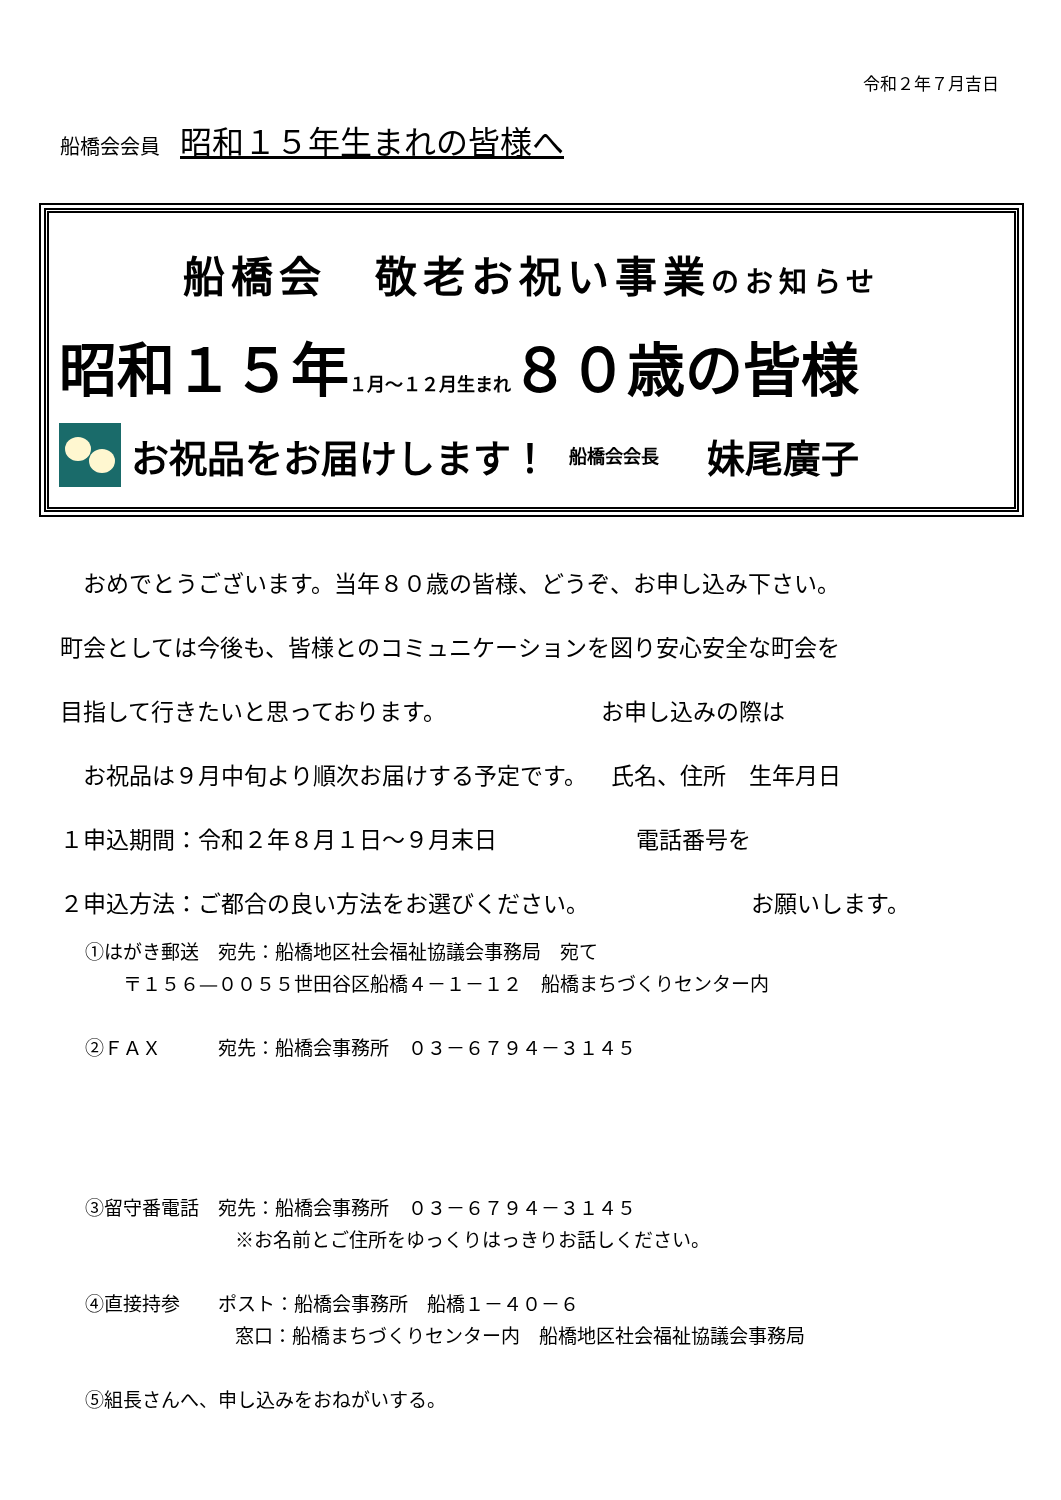令和２年７月吉日
船橋会会員 昭和１５年生まれの皆様へ
船橋会　敬老お祝い事業のお知らせ
昭和１５年１月～１２月生まれ８０歳の皆様
お祝品をお届けします！ 船橋会会長　妹尾廣子
　おめでとうございます。当年８０歳の皆様、どうぞ、お申し込み下さい。
町会としては今後も、皆様とのコミュニケーションを図り安心安全な町会を
目指して行きたいと思っております。 お申し込みの際は
　お祝品は９月中旬より順次お届けする予定です。 氏名、住所　生年月日
１申込期間：令和２年８月１日～９月末日 電話番号を
２申込方法：ご都合の良い方法をお選びください。 お願いします。
①はがき郵送　宛先：船橋地区社会福祉協議会事務局　宛て
　　〒１５６—００５５世田谷区船橋４－１－１２　船橋まちづくりセンター内
②ＦＡＸ　　　宛先：船橋会事務所　０３－６７９４－３１４５
③留守番電話　宛先：船橋会事務所　０３－６７９４－３１４５
※お名前とご住所をゆっくりはっきりお話しください。
④直接持参　　ポスト：船橋会事務所　船橋１－４０－６
窓口：船橋まちづくりセンター内　船橋地区社会福祉協議会事務局
⑤組長さんへ、申し込みをおねがいする。